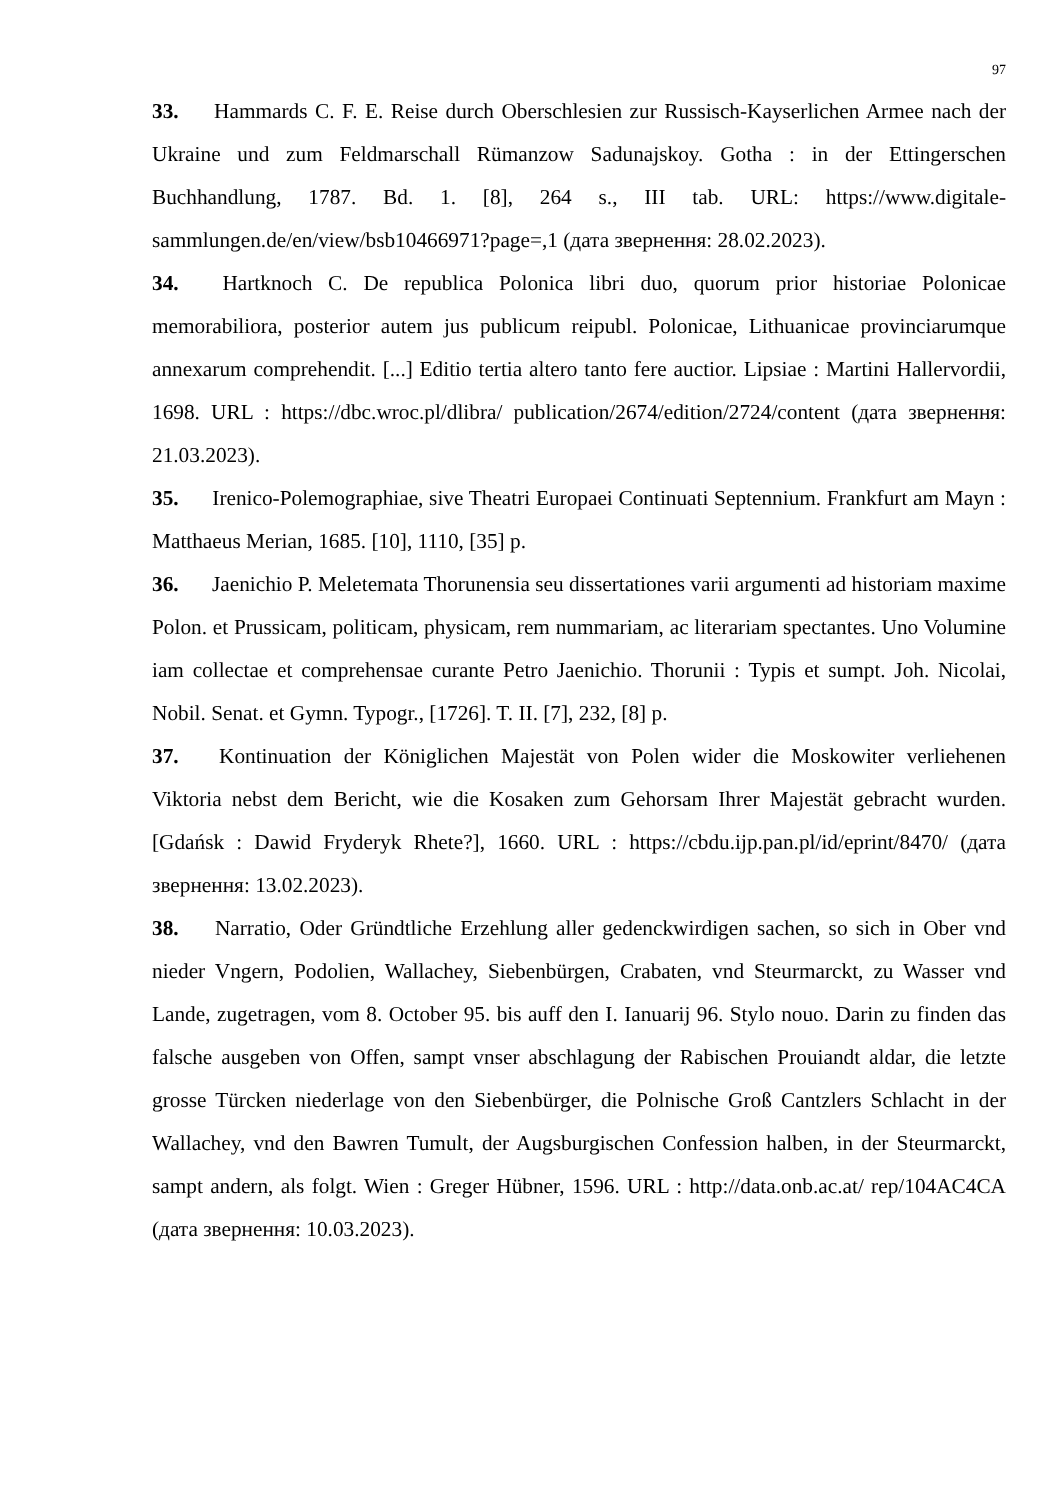97
33. Hammards C. F. E. Reise durch Oberschlesien zur Russisch-Kayserlichen Armee nach der Ukraine und zum Feldmarschall Rümanzow Sadunajskoy. Gotha : in der Ettingerschen Buchhandlung, 1787. Bd. 1. [8], 264 s., III tab. URL: https://www.digitale-sammlungen.de/en/view/bsb10466971?page=,1 (дата звернення: 28.02.2023).
34. Hartknoch C. De republica Polonica libri duo, quorum prior historiae Polonicae memorabiliora, posterior autem jus publicum reipubl. Polonicae, Lithuanicae provinciarumque annexarum comprehendit. [...] Editio tertia altero tanto fere auctior. Lipsiae : Martini Hallervordii, 1698. URL : https://dbc.wroc.pl/dlibra/ publication/2674/edition/2724/content (дата звернення: 21.03.2023).
35. Irenico-Polemographiae, sive Theatri Europaei Continuati Septennium. Frankfurt am Mayn : Matthaeus Merian, 1685. [10], 1110, [35] p.
36. Jaenichio P. Meletemata Thorunensia seu dissertationes varii argumenti ad historiam maxime Polon. et Prussicam, politicam, physicam, rem nummariam, ac literariam spectantes. Uno Volumine iam collectae et comprehensae curante Petro Jaenichio. Thorunii : Typis et sumpt. Joh. Nicolai, Nobil. Senat. et Gymn. Typogr., [1726]. T. II. [7], 232, [8] p.
37. Kontinuation der Königlichen Majestät von Polen wider die Moskowiter verliehenen Viktoria nebst dem Bericht, wie die Kosaken zum Gehorsam Ihrer Majestät gebracht wurden. [Gdańsk : Dawid Fryderyk Rhete?], 1660. URL : https://cbdu.ijp.pan.pl/id/eprint/8470/ (дата звернення: 13.02.2023).
38. Narratio, Oder Gründtliche Erzehlung aller gedenckwirdigen sachen, so sich in Ober vnd nieder Vngern, Podolien, Wallachey, Siebenbürgen, Crabaten, vnd Steurmarckt, zu Wasser vnd Lande, zugetragen, vom 8. October 95. bis auff den I. Ianuarij 96. Stylo nouo. Darin zu finden das falsche ausgeben von Offen, sampt vnser abschlagung der Rabischen Prouiandt aldar, die letzte grosse Türcken niederlage von den Siebenbürger, die Polnische Groß Cantzlers Schlacht in der Wallachey, vnd den Bawren Tumult, der Augsburgischen Confession halben, in der Steurmarckt, sampt andern, als folgt. Wien : Greger Hübner, 1596. URL : http://data.onb.ac.at/ rep/104AC4CA (дата звернення: 10.03.2023).